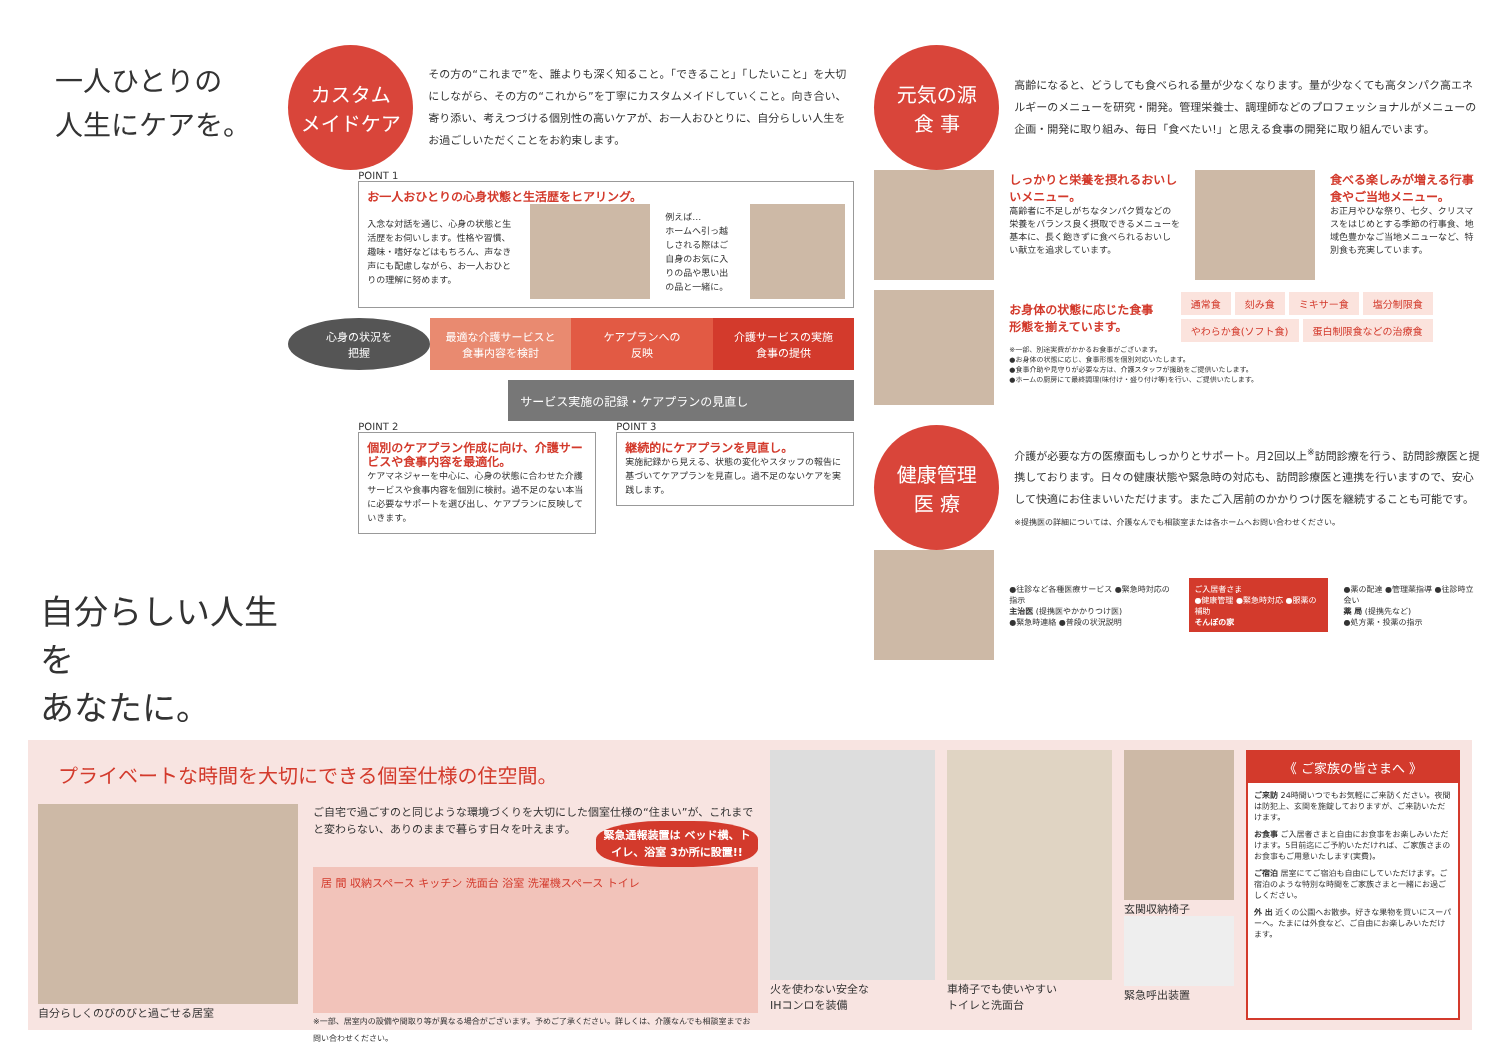一人ひとりの
人生にケアを。
自分らしい人生を
あなたに。
カスタム
メイドケア
その方の“これまで”を、誰よりも深く知ること。「できること」「したいこと」を大切にしながら、その方の“これから”を丁寧にカスタムメイドしていくこと。向き合い、寄り添い、考えつづける個別性の高いケアが、お一人おひとりに、自分らしい人生をお過ごしいただくことをお約束します。
POINT 1
お一人おひとりの心身状態と生活歴をヒアリング。
入念な対話を通じ、心身の状態と生活歴をお伺いします。性格や習慣、趣味・嗜好などはもちろん、声なき声にも配慮しながら、お一人おひとりの理解に努めます。
例えば…
ホームへ引っ越しされる際はご自身のお気に入りの品や思い出の品と一緒に。
心身の状況を
把握
最適な介護サービスと
食事内容を検討
ケアプランへの
反映
介護サービスの実施
食事の提供
サービス実施の記録・ケアプランの見直し
POINT 2
個別のケアプラン作成に向け、介護サービスや食事内容を最適化。
ケアマネジャーを中心に、心身の状態に合わせた介護サービスや食事内容を個別に検討。過不足のない本当に必要なサポートを選び出し、ケアプランに反映していきます。
POINT 3
継続的にケアプランを見直し。
実施記録から見える、状態の変化やスタッフの報告に基づいてケアプランを見直し。過不足のないケアを実践します。
元気の源
食 事
高齢になると、どうしても食べられる量が少なくなります。量が少なくても高タンパク高エネルギーのメニューを研究・開発。管理栄養士、調理師などのプロフェッショナルがメニューの企画・開発に取り組み、毎日「食べたい!」と思える食事の開発に取り組んでいます。
しっかりと栄養を摂れるおいしいメニュー。
高齢者に不足しがちなタンパク質などの栄養をバランス良く摂取できるメニューを基本に、長く飽きずに食べられるおいしい献立を追求しています。
食べる楽しみが増える行事食やご当地メニュー。
お正月やひな祭り、七夕、クリスマスをはじめとする季節の行事食、地域色豊かなご当地メニューなど、特別食も充実しています。
お身体の状態に応じた食事形態を揃えています。
通常食 刻み食 ミキサー食 塩分制限食 やわらか食(ソフト食) 蛋白制限食などの治療食
※一部、別途実費がかかるお食事がございます。
●お身体の状態に応じ、食事形態を個別対応いたします。
●食事介助や見守りが必要な方は、介護スタッフが援助をご提供いたします。
●ホームの厨房にて最終調理(味付け・盛り付け等)を行い、ご提供いたします。
健康管理
医 療
介護が必要な方の医療面もしっかりとサポート。月2回以上<sup>※</sup>訪問診療を行う、訪問診療医と提携しております。日々の健康状態や緊急時の対応も、訪問診療医と連携を行いますので、安心して快適にお住まいいただけます。またご入居前のかかりつけ医を継続することも可能です。
※提携医の詳細については、介護なんでも相談室または各ホームへお問い合わせください。
●往診など各種医療サービス ●緊急時対応の指示
主治医 (提携医やかかりつけ医)
●緊急時連絡 ●普段の状況説明
ご入居者さま
●健康管理 ●緊急時対応 ●服薬の補助
そんぽの家
●薬の配達 ●管理薬指導 ●往診時立会い
薬 局 (提携先など)
●処方薬・投薬の指示
プライベートな時間を大切にできる個室仕様の住空間。
自分らしくのびのびと過ごせる居室
ご自宅で過ごすのと同じような環境づくりを大切にした個室仕様の“住まい”が、これまでと変わらない、ありのままで暮らす日々を叶えます。
緊急通報装置は ベッド横、トイレ、浴室 3か所に設置!!
居 間 収納スペース キッチン 洗面台 浴室 洗濯機スペース トイレ
※一部、居室内の設備や間取り等が異なる場合がございます。予めご了承ください。詳しくは、介護なんでも相談室までお問い合わせください。
火を使わない安全な
IHコンロを装備
車椅子でも使いやすい
トイレと洗面台
玄関収納椅子
緊急呼出装置
《 ご家族の皆さまへ 》
ご来訪 24時間いつでもお気軽にご来訪ください。夜間は防犯上、玄関を施錠しておりますが、ご来訪いただけます。
お食事 ご入居者さまと自由にお食事をお楽しみいただけます。5日前迄にご予約いただければ、ご家族さまのお食事もご用意いたします(実費)。
ご宿泊 居室にてご宿泊も自由にしていただけます。ご宿泊のような特別な時間をご家族さまと一緒にお過ごしください。
外 出 近くの公園へお散歩。好きな果物を買いにスーパーへ。たまには外食など、ご自由にお楽しみいただけます。